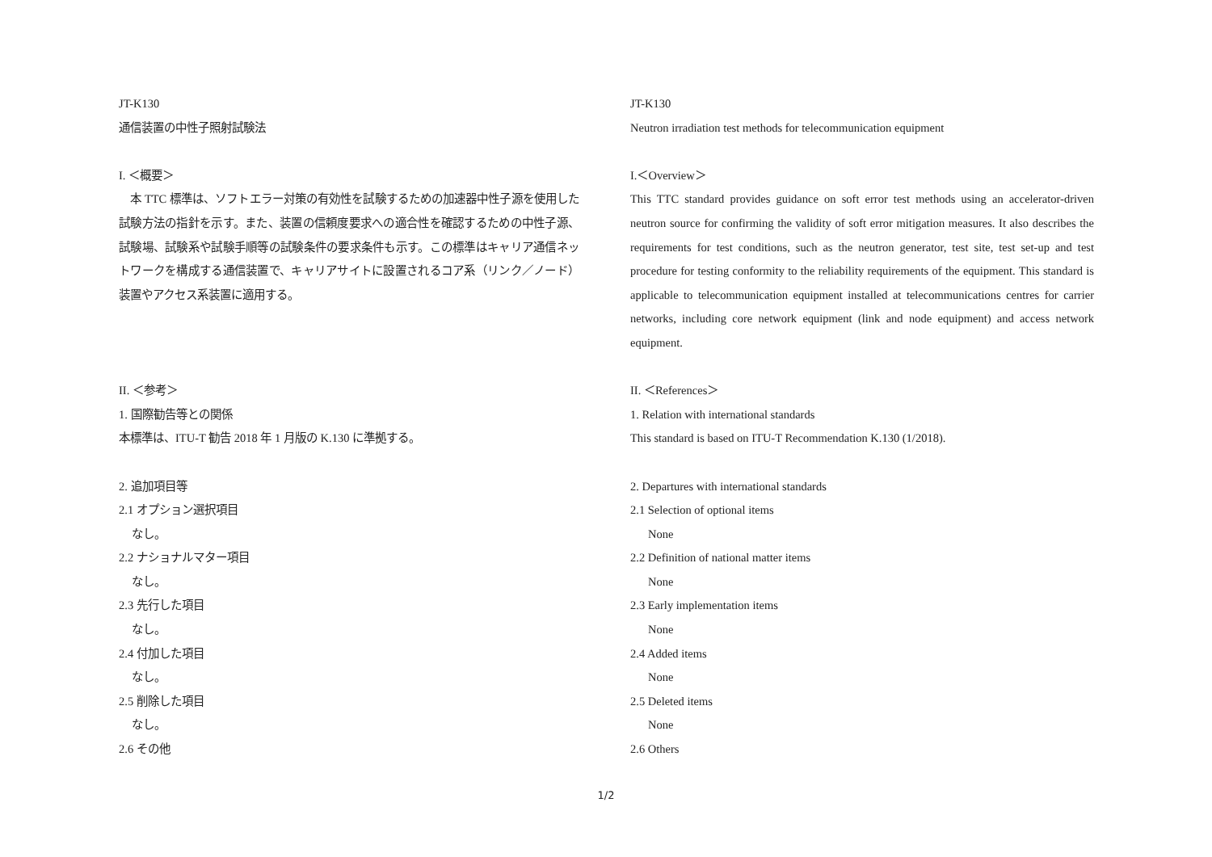JT-K130
通信装置の中性子照射試験法
I. ＜概要＞
　本 TTC 標準は、ソフトエラー対策の有効性を試験するための加速器中性子源を使用した試験方法の指針を示す。また、装置の信頼度要求への適合性を確認するための中性子源、試験場、試験系や試験手順等の試験条件の要求条件も示す。この標準はキャリア通信ネットワークを構成する通信装置で、キャリアサイトに設置されるコア系（リンク／ノード）装置やアクセス系装置に適用する。
II. ＜参考＞
1. 国際勧告等との関係
本標準は、ITU-T 勧告 2018 年 1 月版の K.130 に準拠する。
2. 追加項目等
2.1 オプション選択項目
なし。
2.2 ナショナルマター項目
なし。
2.3 先行した項目
なし。
2.4 付加した項目
なし。
2.5 削除した項目
なし。
2.6 その他
JT-K130
Neutron irradiation test methods for telecommunication equipment
I.＜Overview＞
This TTC standard provides guidance on soft error test methods using an accelerator-driven neutron source for confirming the validity of soft error mitigation measures. It also describes the requirements for test conditions, such as the neutron generator, test site, test set-up and test procedure for testing conformity to the reliability requirements of the equipment. This standard is applicable to telecommunication equipment installed at telecommunications centres for carrier networks, including core network equipment (link and node equipment) and access network equipment.
II. ＜References＞
1. Relation with international standards
This standard is based on ITU-T Recommendation K.130 (1/2018).
2. Departures with international standards
2.1 Selection of optional items
None
2.2 Definition of national matter items
None
2.3 Early implementation items
None
2.4 Added items
None
2.5 Deleted items
None
2.6 Others
1/2